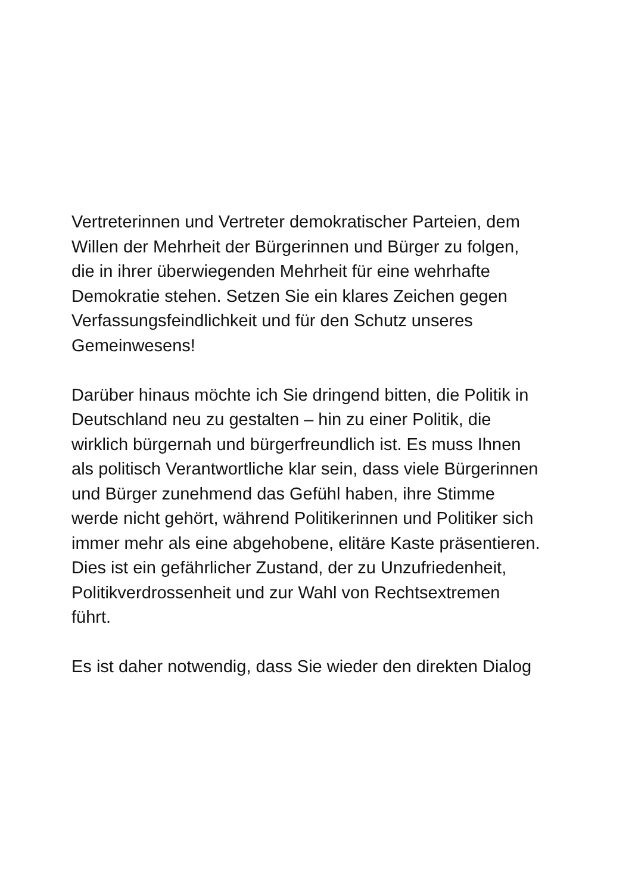Vertreterinnen und Vertreter demokratischer Parteien, dem
Willen der Mehrheit der Bürgerinnen und Bürger zu folgen,
die in ihrer überwiegenden Mehrheit für eine wehrhafte
Demokratie stehen. Setzen Sie ein klares Zeichen gegen
Verfassungsfeindlichkeit und für den Schutz unseres
Gemeinwesens!
Darüber hinaus möchte ich Sie dringend bitten, die Politik in
Deutschland neu zu gestalten – hin zu einer Politik, die
wirklich bürgernah und bürgerfreundlich ist. Es muss Ihnen
als politisch Verantwortliche klar sein, dass viele Bürgerinnen
und Bürger zunehmend das Gefühl haben, ihre Stimme
werde nicht gehört, während Politikerinnen und Politiker sich
immer mehr als eine abgehobene, elitäre Kaste präsentieren.
Dies ist ein gefährlicher Zustand, der zu Unzufriedenheit,
Politikverdrossenheit und zur Wahl von Rechtsextremen
führt.
Es ist daher notwendig, dass Sie wieder den direkten Dialog